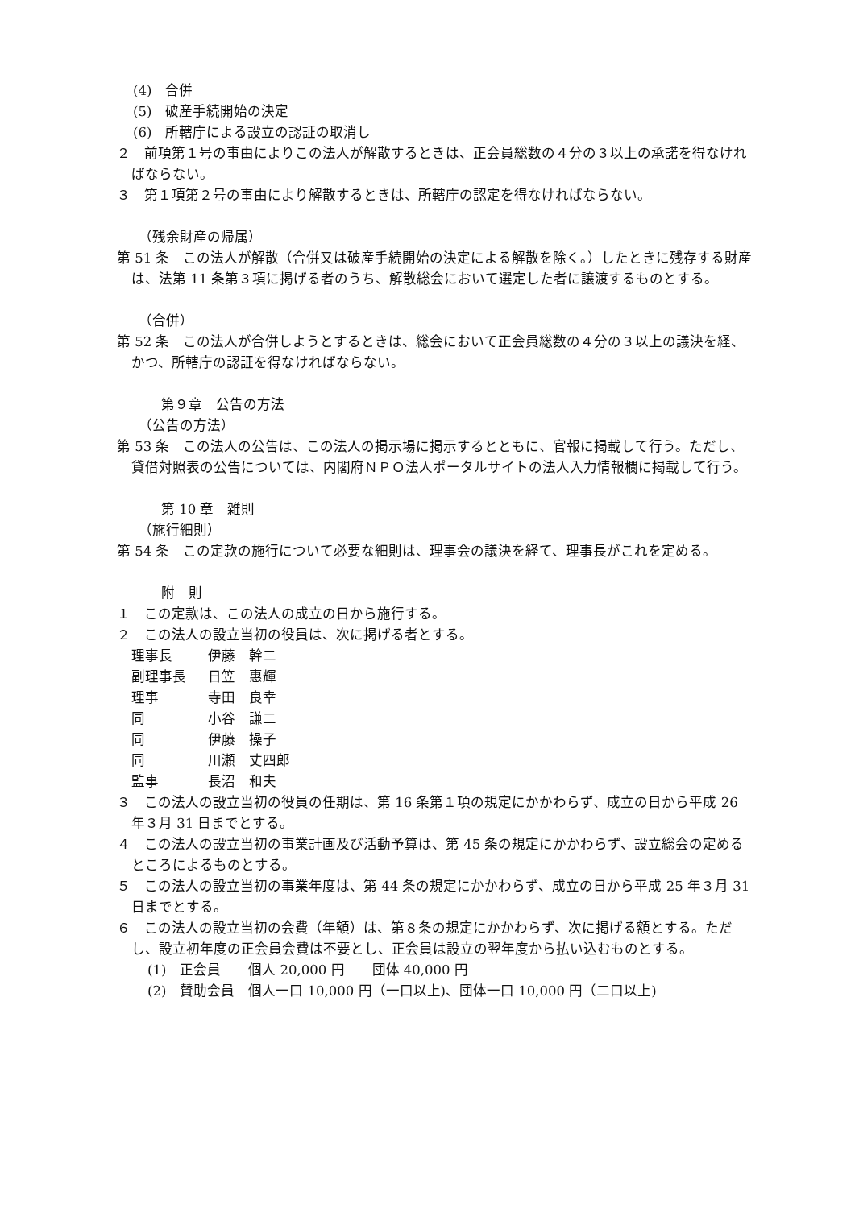(4)　合併
(5)　破産手続開始の決定
(6)　所轄庁による設立の認証の取消し
２　前項第１号の事由によりこの法人が解散するときは、正会員総数の４分の３以上の承諾を得なければならない。
３　第１項第２号の事由により解散するときは、所轄庁の認定を得なければならない。
（残余財産の帰属）
第 51 条　この法人が解散（合併又は破産手続開始の決定による解散を除く。）したときに残存する財産は、法第 11 条第３項に掲げる者のうち、解散総会において選定した者に譲渡するものとする。
（合併）
第 52 条　この法人が合併しようとするときは、総会において正会員総数の４分の３以上の議決を経、かつ、所轄庁の認証を得なければならない。
第９章　公告の方法
（公告の方法）
第 53 条　この法人の公告は、この法人の掲示場に掲示するとともに、官報に掲載して行う。ただし、貸借対照表の公告については、内閣府ＮＰＯ法人ポータルサイトの法人入力情報欄に掲載して行う。
第 10 章　雑則
（施行細則）
第 54 条　この定款の施行について必要な細則は、理事会の議決を経て、理事長がこれを定める。
附　則
１　この定款は、この法人の成立の日から施行する。
２　この法人の設立当初の役員は、次に掲げる者とする。
| 理事長 | 伊藤 幹二 |
| 副理事長 | 日笠 惠輝 |
| 理事 | 寺田 良幸 |
| 同 | 小谷 謙二 |
| 同 | 伊藤 操子 |
| 同 | 川瀬 丈四郎 |
| 監事 | 長沼 和夫 |
３　この法人の設立当初の役員の任期は、第 16 条第１項の規定にかかわらず、成立の日から平成 26 年３月 31 日までとする。
４　この法人の設立当初の事業計画及び活動予算は、第 45 条の規定にかかわらず、設立総会の定めるところによるものとする。
５　この法人の設立当初の事業年度は、第 44 条の規定にかかわらず、成立の日から平成 25 年３月 31 日までとする。
６　この法人の設立当初の会費（年額）は、第８条の規定にかかわらず、次に掲げる額とする。ただし、設立初年度の正会員会費は不要とし、正会員は設立の翌年度から払い込むものとする。
(1)　正会員　　個人 20,000 円　　団体 40,000 円
(2)　賛助会員　個人一口 10,000 円（一口以上)、団体一口 10,000 円（二口以上)